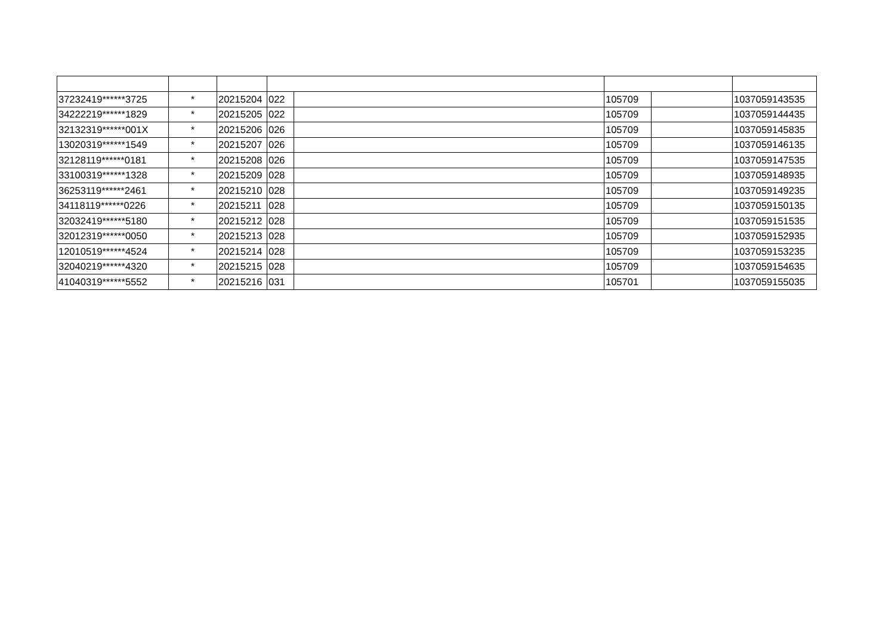| 37232419******3725 | * | 20215204 | 022 | | 105709 | | 1037059143535 |
| 34222219******1829 | * | 20215205 | 022 | | 105709 | | 1037059144435 |
| 32132319******001X | * | 20215206 | 026 | | 105709 | | 1037059145835 |
| 13020319******1549 | * | 20215207 | 026 | | 105709 | | 1037059146135 |
| 32128119******0181 | * | 20215208 | 026 | | 105709 | | 1037059147535 |
| 33100319******1328 | * | 20215209 | 028 | | 105709 | | 1037059148935 |
| 36253119******2461 | * | 20215210 | 028 | | 105709 | | 1037059149235 |
| 34118119******0226 | * | 20215211 | 028 | | 105709 | | 1037059150135 |
| 32032419******5180 | * | 20215212 | 028 | | 105709 | | 1037059151535 |
| 32012319******0050 | * | 20215213 | 028 | | 105709 | | 1037059152935 |
| 12010519******4524 | * | 20215214 | 028 | | 105709 | | 1037059153235 |
| 32040219******4320 | * | 20215215 | 028 | | 105709 | | 1037059154635 |
| 41040319******5552 | * | 20215216 | 031 | | 105701 | | 1037059155035 |